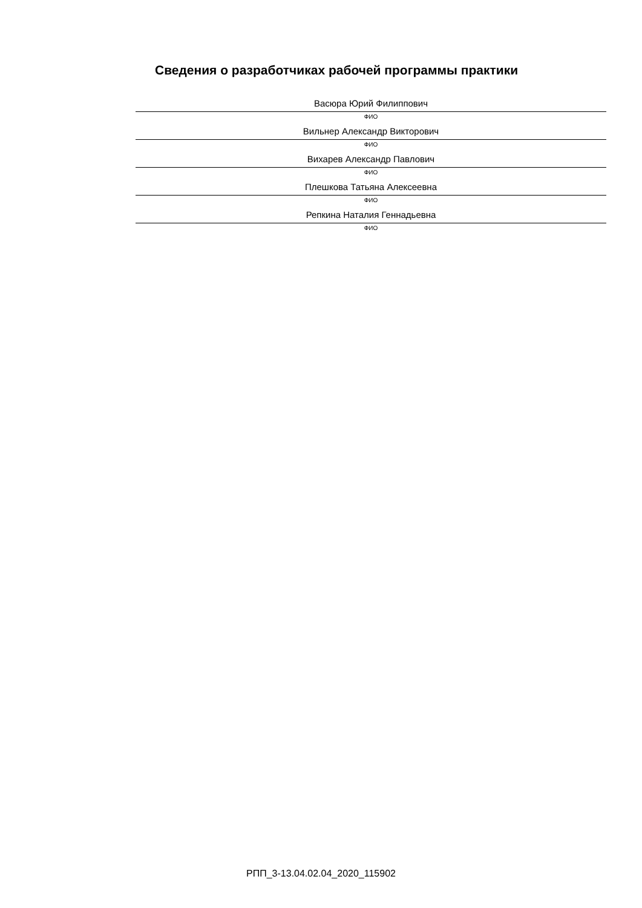Сведения о разработчиках рабочей программы практики
Васюра Юрий Филиппович
ФИО
Вильнер Александр Викторович
ФИО
Вихарев Александр Павлович
ФИО
Плешкова Татьяна Алексеевна
ФИО
Репкина Наталия Геннадьевна
ФИО
РПП_3-13.04.02.04_2020_115902